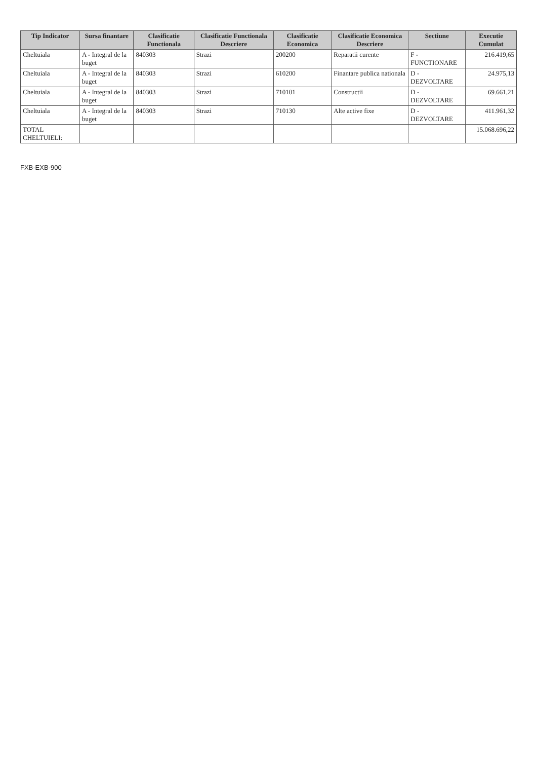| Tip Indicator | Sursa finantare | Clasificatie Functionala | Clasificatie Functionala Descriere | Clasificatie Economica | Clasificatie Economica Descriere | Sectiune | Executie Cumulat |
| --- | --- | --- | --- | --- | --- | --- | --- |
| Cheltuiala | A - Integral de la buget | 840303 | Strazi | 200200 | Reparatii curente | F - FUNCTIONARE | 216.419,65 |
| Cheltuiala | A - Integral de la buget | 840303 | Strazi | 610200 | Finantare publica nationala | D - DEZVOLTARE | 24.975,13 |
| Cheltuiala | A - Integral de la buget | 840303 | Strazi | 710101 | Constructii | D - DEZVOLTARE | 69.661,21 |
| Cheltuiala | A - Integral de la buget | 840303 | Strazi | 710130 | Alte active fixe | D - DEZVOLTARE | 411.961,32 |
| TOTAL CHELTUIELI: | | | | | | | 15.068.696,22 |
FXB-EXB-900